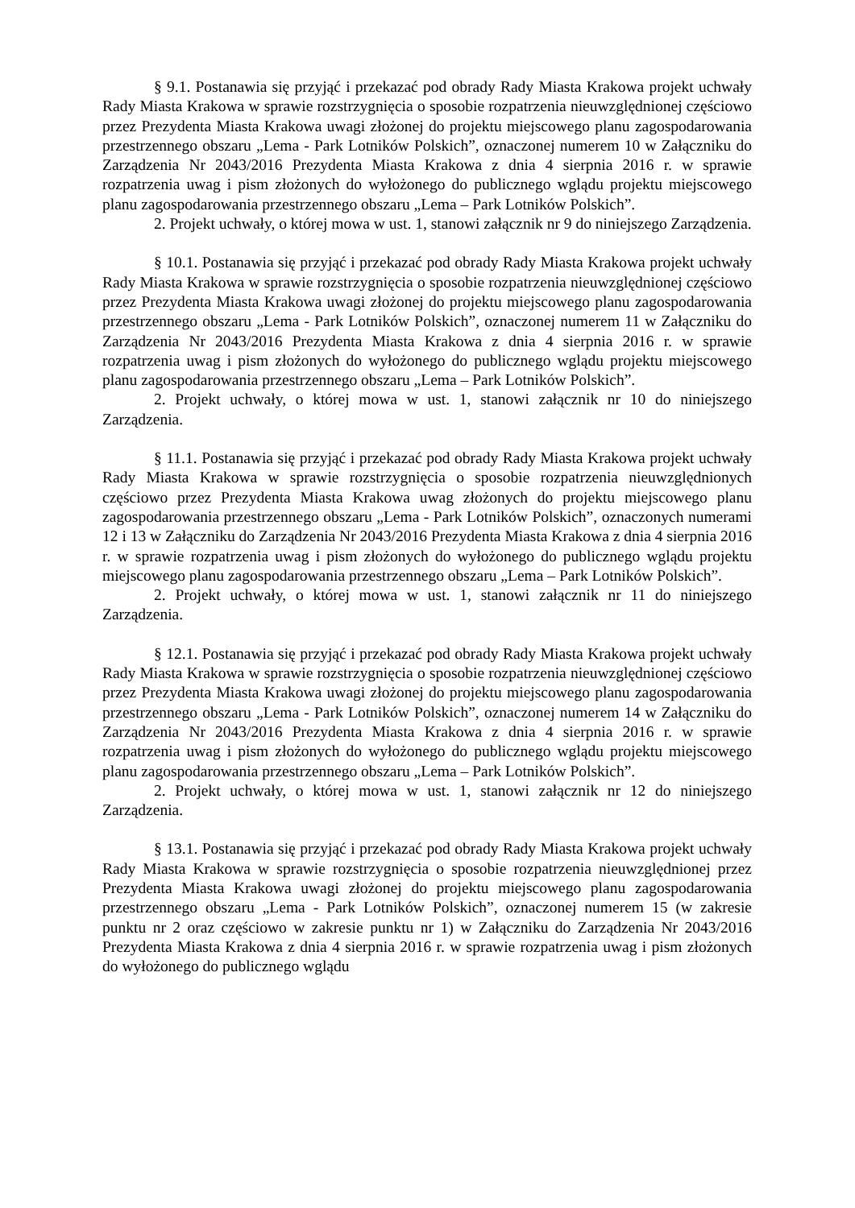§ 9.1. Postanawia się przyjąć i przekazać pod obrady Rady Miasta Krakowa projekt uchwały Rady Miasta Krakowa w sprawie rozstrzygnięcia o sposobie rozpatrzenia nieuwzględnionej częściowo przez Prezydenta Miasta Krakowa uwagi złożonej do projektu miejscowego planu zagospodarowania przestrzennego obszaru „Lema - Park Lotników Polskich”, oznaczonej numerem 10 w Załączniku do Zarządzenia Nr 2043/2016 Prezydenta Miasta Krakowa z dnia 4 sierpnia 2016 r. w sprawie rozpatrzenia uwag i pism złożonych do wyłożonego do publicznego wglądu projektu miejscowego planu zagospodarowania przestrzennego obszaru „Lema – Park Lotników Polskich”.
2. Projekt uchwały, o której mowa w ust. 1, stanowi załącznik nr 9 do niniejszego Zarządzenia.
§ 10.1. Postanawia się przyjąć i przekazać pod obrady Rady Miasta Krakowa projekt uchwały Rady Miasta Krakowa w sprawie rozstrzygnięcia o sposobie rozpatrzenia nieuwzględnionej częściowo przez Prezydenta Miasta Krakowa uwagi złożonej do projektu miejscowego planu zagospodarowania przestrzennego obszaru „Lema - Park Lotników Polskich”, oznaczonej numerem 11 w Załączniku do Zarządzenia Nr 2043/2016 Prezydenta Miasta Krakowa z dnia 4 sierpnia 2016 r. w sprawie rozpatrzenia uwag i pism złożonych do wyłożonego do publicznego wglądu projektu miejscowego planu zagospodarowania przestrzennego obszaru „Lema – Park Lotników Polskich”.
2. Projekt uchwały, o której mowa w ust. 1, stanowi załącznik nr 10 do niniejszego Zarządzenia.
§ 11.1. Postanawia się przyjąć i przekazać pod obrady Rady Miasta Krakowa projekt uchwały Rady Miasta Krakowa w sprawie rozstrzygnięcia o sposobie rozpatrzenia nieuwzględnionych częściowo przez Prezydenta Miasta Krakowa uwag złożonych do projektu miejscowego planu zagospodarowania przestrzennego obszaru „Lema - Park Lotników Polskich”, oznaczonych numerami 12 i 13 w Załączniku do Zarządzenia Nr 2043/2016 Prezydenta Miasta Krakowa z dnia 4 sierpnia 2016 r. w sprawie rozpatrzenia uwag i pism złożonych do wyłożonego do publicznego wglądu projektu miejscowego planu zagospodarowania przestrzennego obszaru „Lema – Park Lotników Polskich”.
2. Projekt uchwały, o której mowa w ust. 1, stanowi załącznik nr 11 do niniejszego Zarządzenia.
§ 12.1. Postanawia się przyjąć i przekazać pod obrady Rady Miasta Krakowa projekt uchwały Rady Miasta Krakowa w sprawie rozstrzygnięcia o sposobie rozpatrzenia nieuwzględnionej częściowo przez Prezydenta Miasta Krakowa uwagi złożonej do projektu miejscowego planu zagospodarowania przestrzennego obszaru „Lema - Park Lotników Polskich”, oznaczonej numerem 14 w Załączniku do Zarządzenia Nr 2043/2016 Prezydenta Miasta Krakowa z dnia 4 sierpnia 2016 r. w sprawie rozpatrzenia uwag i pism złożonych do wyłożonego do publicznego wglądu projektu miejscowego planu zagospodarowania przestrzennego obszaru „Lema – Park Lotników Polskich”.
2. Projekt uchwały, o której mowa w ust. 1, stanowi załącznik nr 12 do niniejszego Zarządzenia.
§ 13.1. Postanawia się przyjąć i przekazać pod obrady Rady Miasta Krakowa projekt uchwały Rady Miasta Krakowa w sprawie rozstrzygnięcia o sposobie rozpatrzenia nieuwzględnionej przez Prezydenta Miasta Krakowa uwagi złożonej do projektu miejscowego planu zagospodarowania przestrzennego obszaru „Lema - Park Lotników Polskich”, oznaczonej numerem 15 (w zakresie punktu nr 2 oraz częściowo w zakresie punktu nr 1) w Załączniku do Zarządzenia Nr 2043/2016 Prezydenta Miasta Krakowa z dnia 4 sierpnia 2016 r. w sprawie rozpatrzenia uwag i pism złożonych do wyłożonego do publicznego wglądu